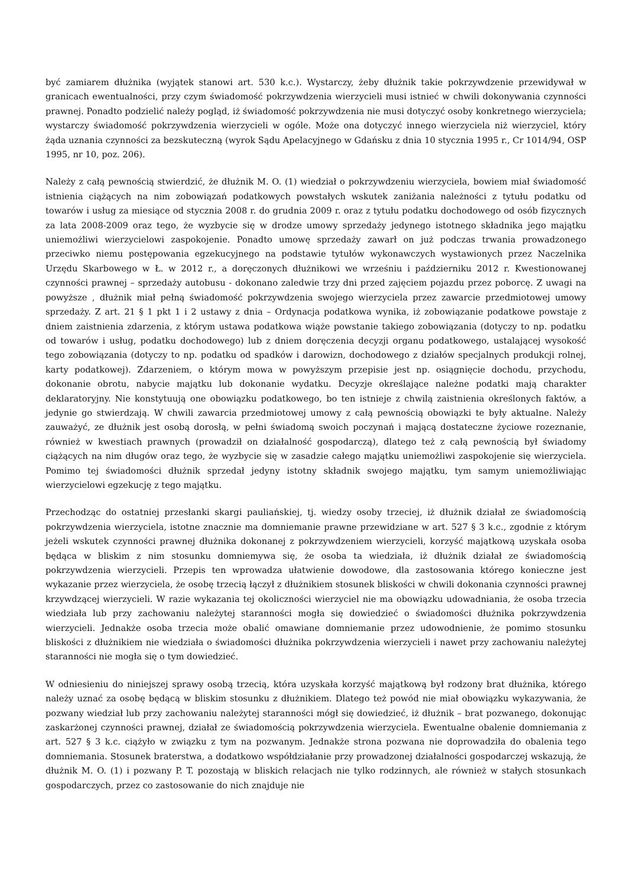być zamiarem dłużnika (wyjątek stanowi art. 530 k.c.). Wystarczy, żeby dłużnik takie pokrzywdzenie przewidywał w granicach ewentualności, przy czym świadomość pokrzywdzenia wierzycieli musi istnieć w chwili dokonywania czynności prawnej. Ponadto podzielić należy pogląd, iż świadomość pokrzywdzenia nie musi dotyczyć osoby konkretnego wierzyciela; wystarczy świadomość pokrzywdzenia wierzycieli w ogóle. Może ona dotyczyć innego wierzyciela niż wierzyciel, który żąda uznania czynności za bezskuteczną (wyrok Sądu Apelacyjnego w Gdańsku z dnia 10 stycznia 1995 r., Cr 1014/94, OSP 1995, nr 10, poz. 206).
Należy z całą pewnością stwierdzić, że dłużnik M. O. (1) wiedział o pokrzywdzeniu wierzyciela, bowiem miał świadomość istnienia ciążących na nim zobowiązań podatkowych powstałych wskutek zaniżania należności z tytułu podatku od towarów i usług za miesiące od stycznia 2008 r. do grudnia 2009 r. oraz z tytułu podatku dochodowego od osób fizycznych za lata 2008-2009 oraz tego, że wyzbycie się w drodze umowy sprzedaży jedynego istotnego składnika jego majątku uniemożliwi wierzycielowi zaspokojenie. Ponadto umowę sprzedaży zawarł on już podczas trwania prowadzonego przeciwko niemu postępowania egzekucyjnego na podstawie tytułów wykonawczych wystawionych przez Naczelnika Urzędu Skarbowego w Ł. w 2012 r., a doręczonych dłużnikowi we wrześniu i październiku 2012 r. Kwestionowanej czynności prawnej – sprzedaży autobusu - dokonano zaledwie trzy dni przed zajęciem pojazdu przez poborcę. Z uwagi na powyższe , dłużnik miał pełną świadomość pokrzywdzenia swojego wierzyciela przez zawarcie przedmiotowej umowy sprzedaży. Z art. 21 § 1 pkt 1 i 2 ustawy z dnia – Ordynacja podatkowa wynika, iż zobowiązanie podatkowe powstaje z dniem zaistnienia zdarzenia, z którym ustawa podatkowa wiąże powstanie takiego zobowiązania (dotyczy to np. podatku od towarów i usług, podatku dochodowego) lub z dniem doręczenia decyzji organu podatkowego, ustalającej wysokość tego zobowiązania (dotyczy to np. podatku od spadków i darowizn, dochodowego z działów specjalnych produkcji rolnej, karty podatkowej). Zdarzeniem, o którym mowa w powyższym przepisie jest np. osiągnięcie dochodu, przychodu, dokonanie obrotu, nabycie majątku lub dokonanie wydatku. Decyzje określające należne podatki mają charakter deklaratoryjny. Nie konstytuują one obowiązku podatkowego, bo ten istnieje z chwilą zaistnienia określonych faktów, a jedynie go stwierdzają. W chwili zawarcia przedmiotowej umowy z całą pewnością obowiązki te były aktualne. Należy zauważyć, ze dłużnik jest osobą dorosłą, w pełni świadomą swoich poczynań i mającą dostateczne życiowe rozeznanie, również w kwestiach prawnych (prowadził on działalność gospodarczą), dlatego też z całą pewnością był świadomy ciążących na nim długów oraz tego, że wyzbycie się w zasadzie całego majątku uniemożliwi zaspokojenie się wierzyciela. Pomimo tej świadomości dłużnik sprzedał jedyny istotny składnik swojego majątku, tym samym uniemożliwiając wierzycielowi egzekucję z tego majątku.
Przechodząc do ostatniej przesłanki skargi pauliańskiej, tj. wiedzy osoby trzeciej, iż dłużnik działał ze świadomością pokrzywdzenia wierzyciela, istotne znacznie ma domniemanie prawne przewidziane w art. 527 § 3 k.c., zgodnie z którym jeżeli wskutek czynności prawnej dłużnika dokonanej z pokrzywdzeniem wierzycieli, korzyść majątkową uzyskała osoba będąca w bliskim z nim stosunku domniemywa się, że osoba ta wiedziała, iż dłużnik działał ze świadomością pokrzywdzenia wierzycieli. Przepis ten wprowadza ułatwienie dowodowe, dla zastosowania którego konieczne jest wykazanie przez wierzyciela, że osobę trzecią łączył z dłużnikiem stosunek bliskości w chwili dokonania czynności prawnej krzywdzącej wierzycieli. W razie wykazania tej okoliczności wierzyciel nie ma obowiązku udowadniania, że osoba trzecia wiedziała lub przy zachowaniu należytej staranności mogła się dowiedzieć o świadomości dłużnika pokrzywdzenia wierzycieli. Jednakże osoba trzecia może obalić omawiane domniemanie przez udowodnienie, że pomimo stosunku bliskości z dłużnikiem nie wiedziała o świadomości dłużnika pokrzywdzenia wierzycieli i nawet przy zachowaniu należytej staranności nie mogła się o tym dowiedzieć.
W odniesieniu do niniejszej sprawy osobą trzecią, która uzyskała korzyść majątkową był rodzony brat dłużnika, którego należy uznać za osobę będącą w bliskim stosunku z dłużnikiem. Dlatego też powód nie miał obowiązku wykazywania, że pozwany wiedział lub przy zachowaniu należytej staranności mógł się dowiedzieć, iż dłużnik – brat pozwanego, dokonując zaskarżonej czynności prawnej, działał ze świadomością pokrzywdzenia wierzyciela. Ewentualne obalenie domniemania z art. 527 § 3 k.c. ciążyło w związku z tym na pozwanym. Jednakże strona pozwana nie doprowadziła do obalenia tego domniemania. Stosunek braterstwa, a dodatkowo współdziałanie przy prowadzonej działalności gospodarczej wskazują, że dłużnik M. O. (1) i pozwany P. T. pozostają w bliskich relacjach nie tylko rodzinnych, ale również w stałych stosunkach gospodarczych, przez co zastosowanie do nich znajduje nie